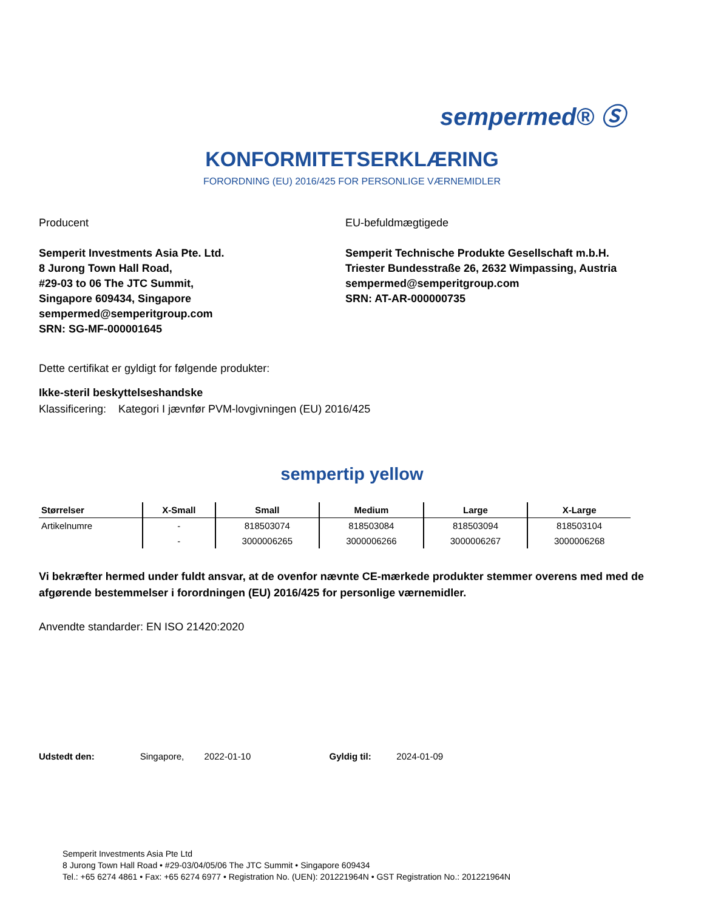sempermed® Ⓢ
KONFORMITETSERKLÆRING
FORORDNING (EU) 2016/425 FOR PERSONLIGE VÆRNEMIDLER
Producent
Semperit Investments Asia Pte. Ltd.
8 Jurong Town Hall Road,
#29-03 to 06 The JTC Summit,
Singapore 609434, Singapore
sempermed@semperitgroup.com
SRN: SG-MF-000001645
EU-befuldmægtigede
Semperit Technische Produkte Gesellschaft m.b.H.
Triester Bundesstraße 26, 2632 Wimpassing, Austria
sempermed@semperitgroup.com
SRN: AT-AR-000000735
Dette certifikat er gyldigt for følgende produkter:
Ikke-steril beskyttelseshandske
Klassificering: Kategori I jævnfør PVM-lovgivningen (EU) 2016/425
sempertip yellow
| Størrelser | X-Small | Small | Medium | Large | X-Large |
| --- | --- | --- | --- | --- | --- |
| Artikelnumre | - | 818503074 | 818503084 | 818503094 | 818503104 |
| | - | 3000006265 | 3000006266 | 3000006267 | 3000006268 |
Vi bekræfter hermed under fuldt ansvar, at de ovenfor nævnte CE-mærkede produkter stemmer overens med med de afgørende bestemmelser i forordningen (EU) 2016/425 for personlige værnemidler.
Anvendte standarder: EN ISO 21420:2020
Udstedt den: Singapore, 2022-01-10 Gyldig til: 2024-01-09
Semperit Investments Asia Pte Ltd
8 Jurong Town Hall Road • #29-03/04/05/06 The JTC Summit • Singapore 609434
Tel.: +65 6274 4861 • Fax: +65 6274 6977 • Registration No. (UEN): 201221964N • GST Registration No.: 201221964N